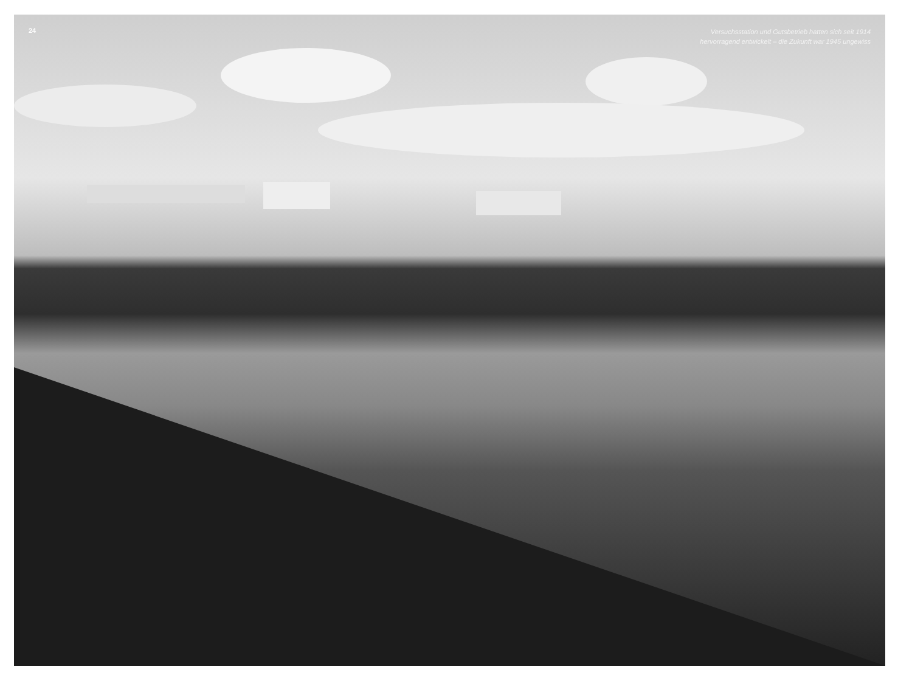24
Versuchsstation und Gutsbetrieb hatten sich seit 1914
hervorragend entwickelt – die Zukunft war 1945 ungewiss